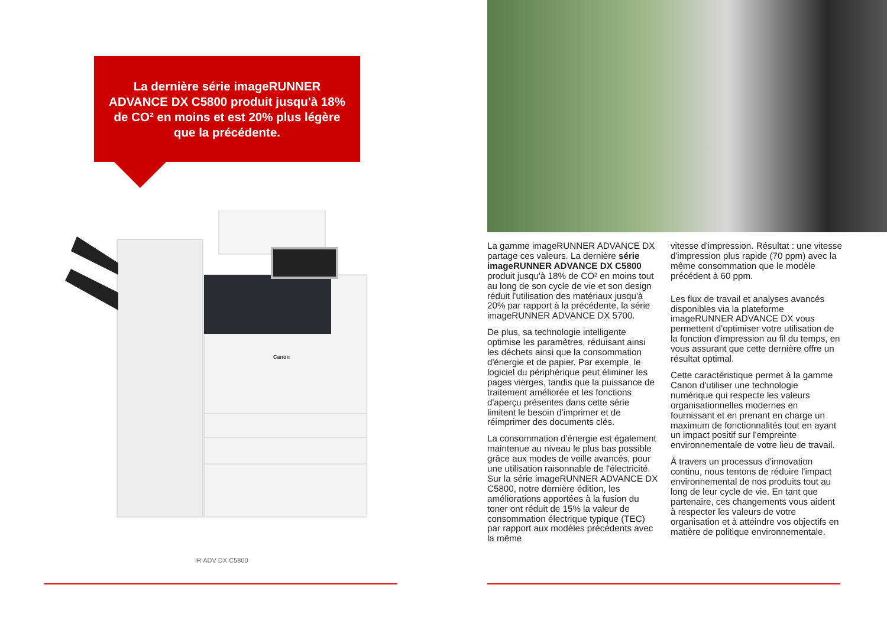La dernière série imageRUNNER ADVANCE DX C5800 produit jusqu'à 18% de CO² en moins et est 20% plus légère que la précédente.
Canon
iR ADV DX C5800
La gamme imageRUNNER ADVANCE DX partage ces valeurs. La dernière série imageRUNNER ADVANCE DX C5800 produit jusqu'à 18% de CO² en moins tout au long de son cycle de vie et son design réduit l'utilisation des matériaux jusqu'à 20% par rapport à la précédente, la série imageRUNNER ADVANCE DX 5700.
De plus, sa technologie intelligente optimise les paramètres, réduisant ainsi les déchets ainsi que la consommation d'énergie et de papier. Par exemple, le logiciel du périphérique peut éliminer les pages vierges, tandis que la puissance de traitement améliorée et les fonctions d'aperçu présentes dans cette série limitent le besoin d'imprimer et de réimprimer des documents clés.
La consommation d'énergie est également maintenue au niveau le plus bas possible grâce aux modes de veille avancés, pour une utilisation raisonnable de l'électricité. Sur la série imageRUNNER ADVANCE DX C5800, notre dernière édition, les améliorations apportées à la fusion du toner ont réduit de 15% la valeur de consommation électrique typique (TEC) par rapport aux modèles précédents avec la même
vitesse d'impression. Résultat : une vitesse d'impression plus rapide (70 ppm) avec la même consommation que le modèle précédent à 60 ppm.
Les flux de travail et analyses avancés disponibles via la plateforme imageRUNNER ADVANCE DX vous permettent d'optimiser votre utilisation de la fonction d'impression au fil du temps, en vous assurant que cette dernière offre un résultat optimal.
Cette caractéristique permet à la gamme Canon d'utiliser une technologie numérique qui respecte les valeurs organisationnelles modernes en fournissant et en prenant en charge un maximum de fonctionnalités tout en ayant un impact positif sur l'empreinte environnementale de votre lieu de travail.
À travers un processus d'innovation continu, nous tentons de réduire l'impact environnemental de nos produits tout au long de leur cycle de vie. En tant que partenaire, ces changements vous aident à respecter les valeurs de votre organisation et à atteindre vos objectifs en matière de politique environnementale.